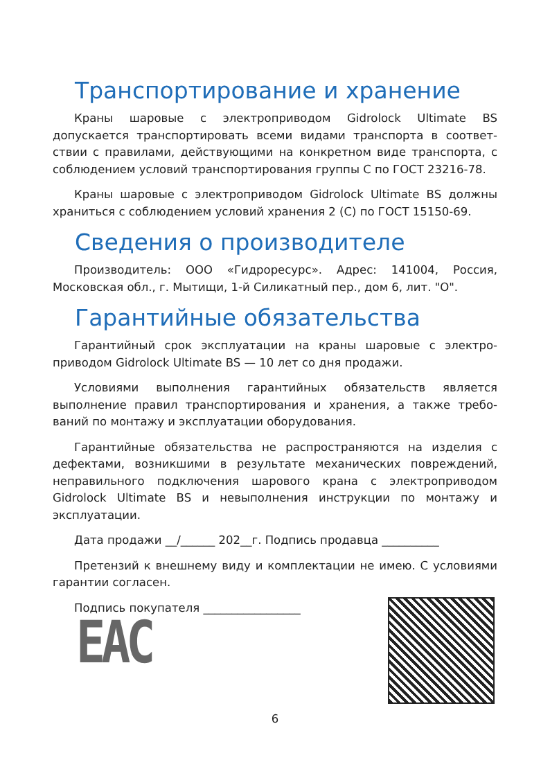Транспортирование и хранение
Краны шаровые с электроприводом Gidrolock Ultimate BS допускается транспортировать всеми видами транспорта в соответ­ствии с правилами, действующими на конкретном виде транспорта, с соблюдением условий транспортирования группы С по ГОСТ 23216-78.
Краны шаровые с электроприводом Gidrolock Ultimate BS должны храниться с соблюдением условий хранения 2 (С) по ГОСТ 15150-69.
Сведения о производителе
Производитель: ООО «Гидроресурс». Адрес: 141004, Россия, Московская обл., г. Мытищи, 1-й Силикатный пер., дом 6, лит. "О".
Гарантийные обязательства
Гарантийный срок эксплуатации на краны шаровые с электро-приводом Gidrolock Ultimate BS — 10 лет со дня продажи.
Условиями выполнения гарантийных обязательств является выполнение правил транспортирования и хранения, а также требо­ваний по монтажу и эксплуатации оборудования.
Гарантийные обязательства не распространяются на изделия с дефектами, возникшими в результате механических повреждений, неправильного подключения шарового крана с электроприводом Gidrolock Ultimate BS и невыполнения инструкции по монтажу и эксплуатации.
Дата продажи __/______ 202__г. Подпись продавца __________
Претензий к внешнему виду и комплектации не имею. С условия­ми гарантии согласен.
Подпись покупателя _________________
EAC
6